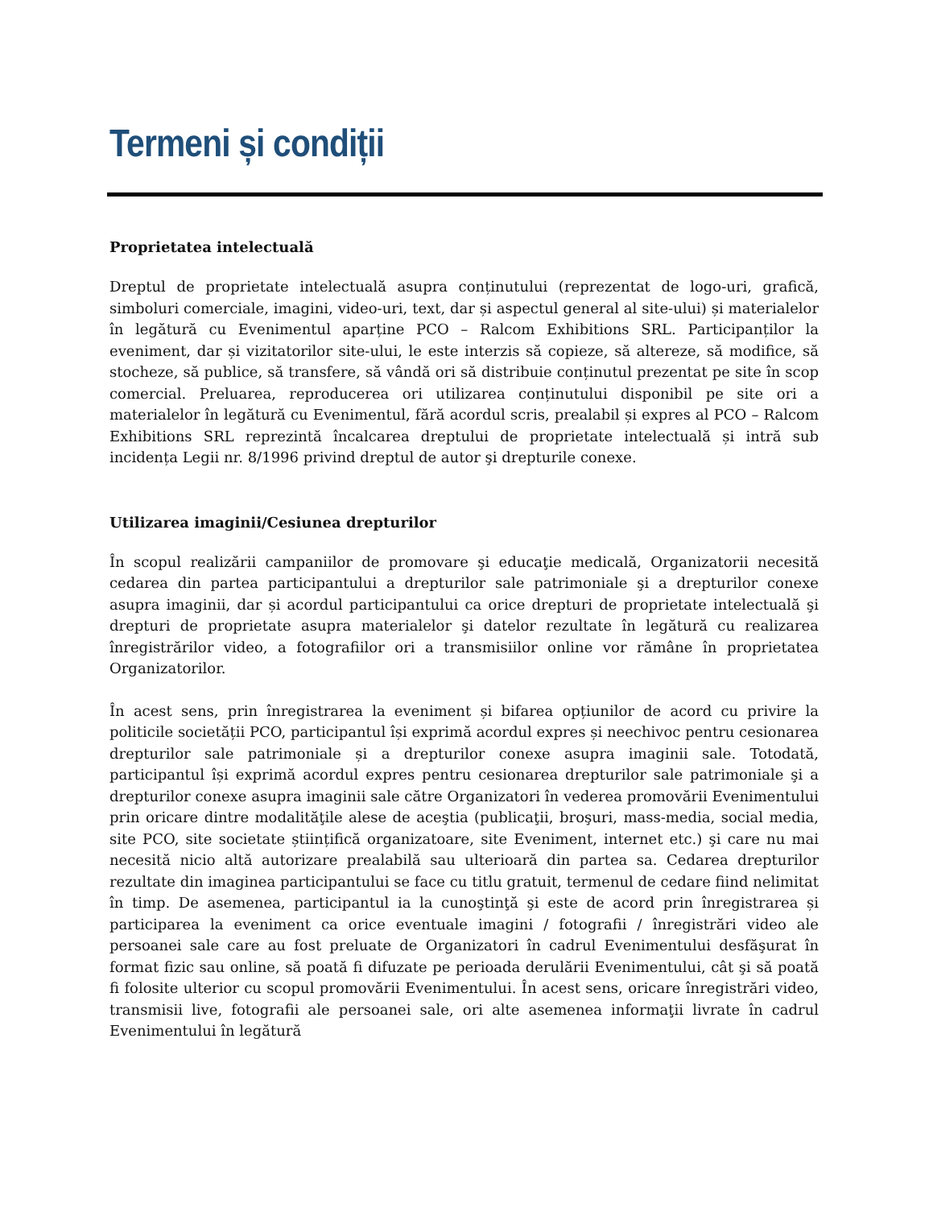Termeni și condiții
Proprietatea intelectuală
Dreptul de proprietate intelectuală asupra conținutului (reprezentat de logo-uri, grafică, simboluri comerciale, imagini, video-uri, text, dar și aspectul general al site-ului) și materialelor în legătură cu Evenimentul aparține PCO – Ralcom Exhibitions SRL. Participanților la eveniment, dar și vizitatorilor site-ului, le este interzis să copieze, să altereze, să modifice, să stocheze, să publice, să transfere, să vândă ori să distribuie conținutul prezentat pe site în scop comercial. Preluarea, reproducerea ori utilizarea conținutului disponibil pe site ori a materialelor în legătură cu Evenimentul, fără acordul scris, prealabil și expres al PCO – Ralcom Exhibitions SRL reprezintă încalcarea dreptului de proprietate intelectuală și intră sub incidența Legii nr. 8/1996 privind dreptul de autor şi drepturile conexe.
Utilizarea imaginii/Cesiunea drepturilor
În scopul realizării campaniilor de promovare şi educaţie medicală, Organizatorii necesită cedarea din partea participantului a drepturilor sale patrimoniale şi a drepturilor conexe asupra imaginii, dar și acordul participantului ca orice drepturi de proprietate intelectuală şi drepturi de proprietate asupra materialelor şi datelor rezultate în legătură cu realizarea înregistrărilor video, a fotografiilor ori a transmisiilor online vor rămâne în proprietatea Organizatorilor.
În acest sens, prin înregistrarea la eveniment și bifarea opțiunilor de acord cu privire la politicile societății PCO, participantul își exprimă acordul expres și neechivoc pentru cesionarea drepturilor sale patrimoniale și a drepturilor conexe asupra imaginii sale. Totodată, participantul își exprimă acordul expres pentru cesionarea drepturilor sale patrimoniale şi a drepturilor conexe asupra imaginii sale către Organizatori în vederea promovării Evenimentului prin oricare dintre modalităţile alese de aceştia (publicaţii, broşuri, mass-media, social media, site PCO, site societate științifică organizatoare, site Eveniment, internet etc.) şi care nu mai necesită nicio altă autorizare prealabilă sau ulterioară din partea sa. Cedarea drepturilor rezultate din imaginea participantului se face cu titlu gratuit, termenul de cedare fiind nelimitat în timp. De asemenea, participantul ia la cunoştinţă şi este de acord prin înregistrarea și participarea la eveniment ca orice eventuale imagini / fotografii / înregistrări video ale persoanei sale care au fost preluate de Organizatori în cadrul Evenimentului desfăşurat în format fizic sau online, să poată fi difuzate pe perioada derulării Evenimentului, cât şi să poată fi folosite ulterior cu scopul promovării Evenimentului. În acest sens, oricare înregistrări video, transmisii live, fotografii ale persoanei sale, ori alte asemenea informaţii livrate în cadrul Evenimentului în legătură